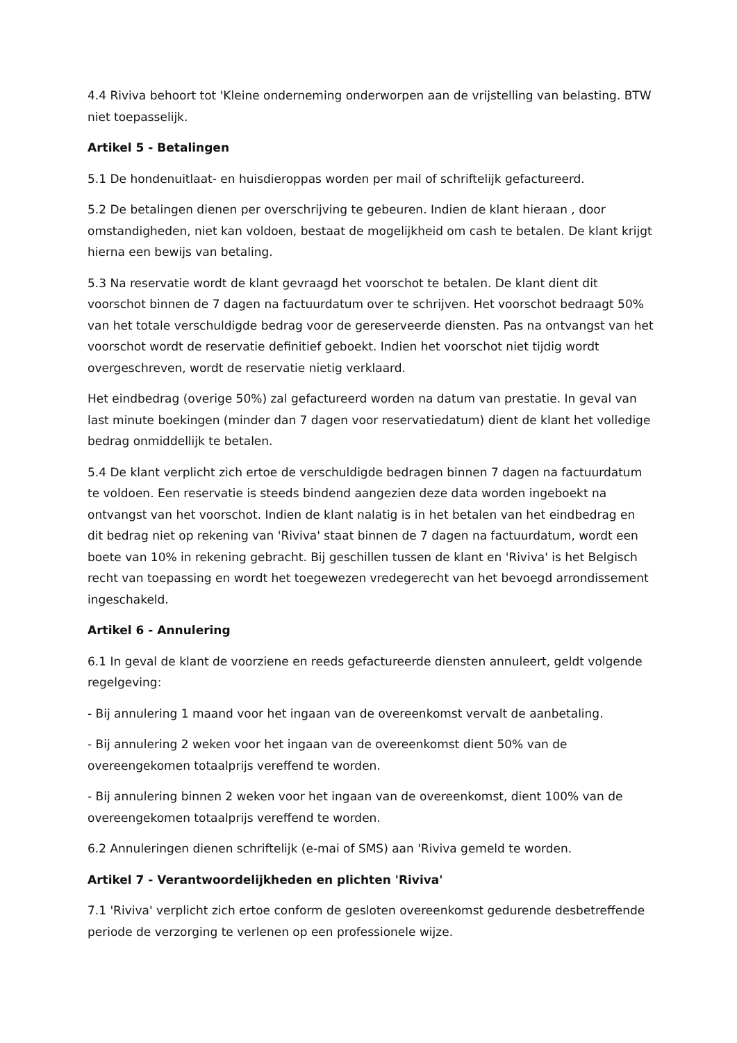4.4 Riviva behoort tot 'Kleine onderneming onderworpen aan de vrijstelling van belasting. BTW niet toepasselijk.
Artikel 5 - Betalingen
5.1 De hondenuitlaat- en huisdieroppas worden per mail of schriftelijk gefactureerd.
5.2 De betalingen dienen per overschrijving te gebeuren. Indien de klant hieraan , door omstandigheden, niet kan voldoen, bestaat de mogelijkheid om cash te betalen. De klant krijgt hierna een bewijs van betaling.
5.3 Na reservatie wordt de klant gevraagd het voorschot te betalen. De klant dient dit voorschot binnen de 7 dagen na factuurdatum over te schrijven. Het voorschot bedraagt 50% van het totale verschuldigde bedrag voor de gereserveerde diensten. Pas na ontvangst van het voorschot wordt de reservatie definitief geboekt. Indien het voorschot niet tijdig wordt overgeschreven, wordt de reservatie nietig verklaard.
Het eindbedrag (overige 50%) zal gefactureerd worden na datum van prestatie. In geval van last minute boekingen (minder dan 7 dagen voor reservatiedatum) dient de klant het volledige bedrag onmiddellijk te betalen.
5.4 De klant verplicht zich ertoe de verschuldigde bedragen binnen 7 dagen na factuurdatum te voldoen. Een reservatie is steeds bindend aangezien deze data worden ingeboekt na ontvangst van het voorschot. Indien de klant nalatig is in het betalen van het eindbedrag en dit bedrag niet op rekening van 'Riviva' staat binnen de 7 dagen na factuurdatum, wordt een boete van 10% in rekening gebracht. Bij geschillen tussen de klant en 'Riviva' is het Belgisch recht van toepassing en wordt het toegewezen vredegerecht van het bevoegd arrondissement ingeschakeld.
Artikel 6 - Annulering
6.1 In geval de klant de voorziene en reeds gefactureerde diensten annuleert, geldt volgende regelgeving:
- Bij annulering 1 maand voor het ingaan van de overeenkomst vervalt de aanbetaling.
- Bij annulering 2 weken voor het ingaan van de overeenkomst dient 50% van de overeengekomen totaalprijs vereffend te worden.
- Bij annulering binnen 2 weken voor het ingaan van de overeenkomst, dient 100% van de overeengekomen totaalprijs vereffend te worden.
6.2 Annuleringen dienen schriftelijk (e-mai of SMS) aan 'Riviva gemeld te worden.
Artikel 7 - Verantwoordelijkheden en plichten 'Riviva'
7.1 'Riviva' verplicht zich ertoe conform de gesloten overeenkomst gedurende desbetreffende periode de verzorging te verlenen op een professionele wijze.